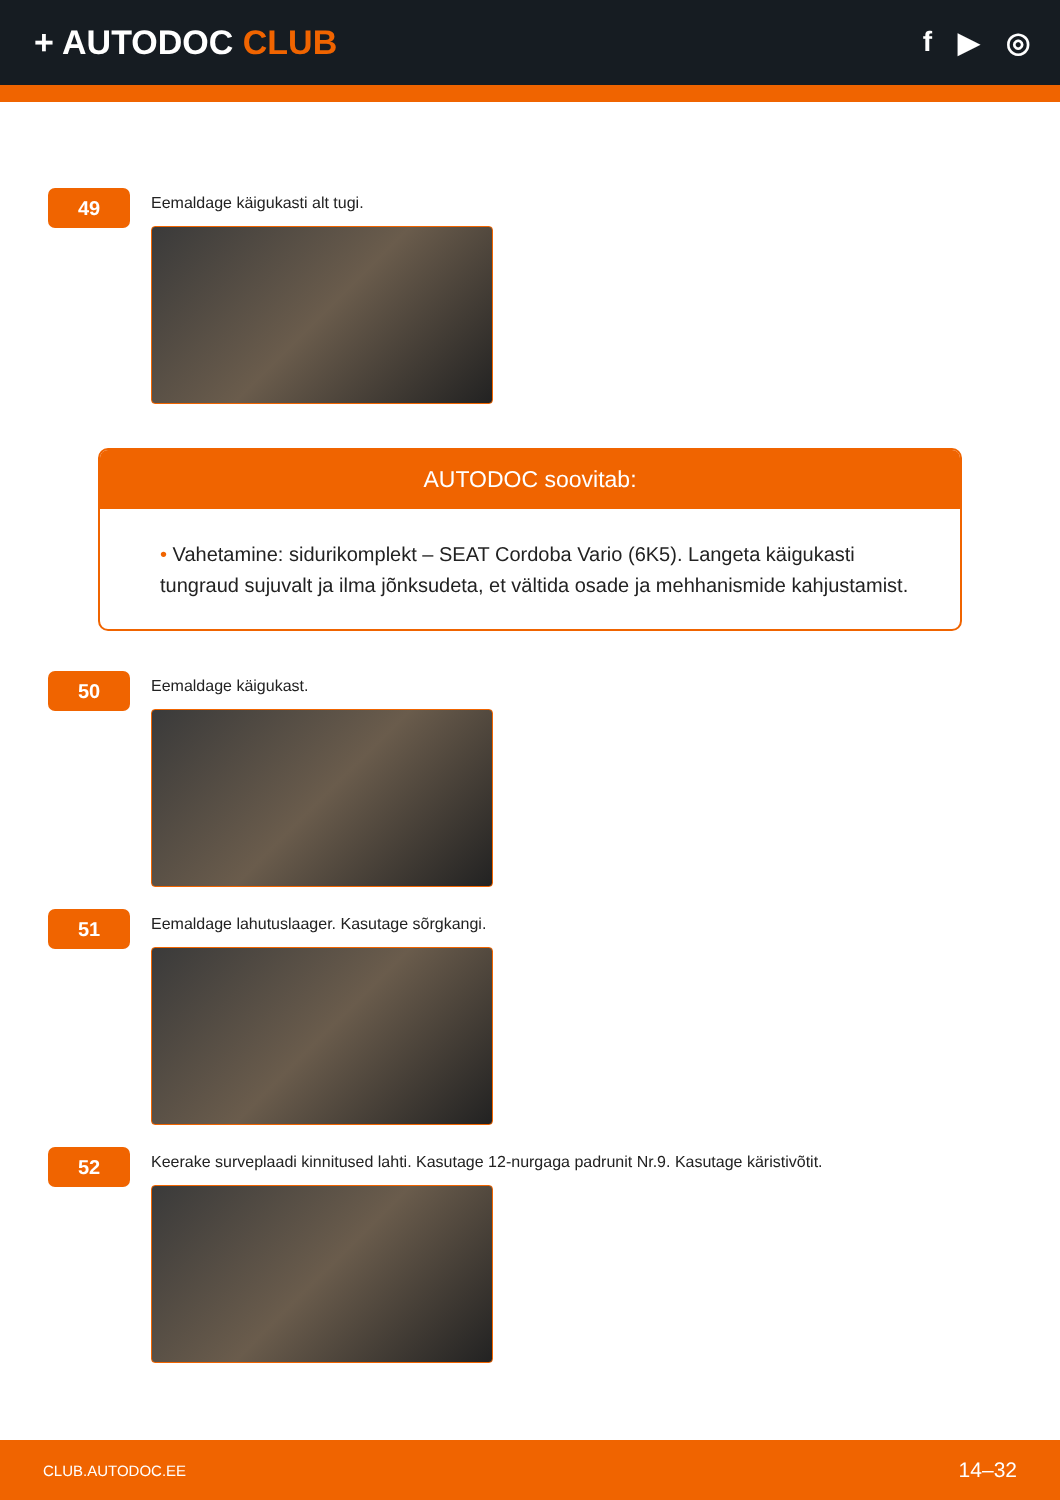+ AUTODOC CLUB
f ▶ ◎
49
Eemaldage käigukasti alt tugi.
AUTODOC soovitab:
• Vahetamine: sidurikomplekt – SEAT Cordoba Vario (6K5). Langeta käigukasti tungraud sujuvalt ja ilma jõnksudeta, et vältida osade ja mehhanismide kahjustamist.
50
Eemaldage käigukast.
51
Eemaldage lahutuslaager. Kasutage sõrgkangi.
52
Keerake surveplaadi kinnitused lahti. Kasutage 12-nurgaga padrunit Nr.9. Kasutage käristivõtit.
CLUB.AUTODOC.EE 14–32